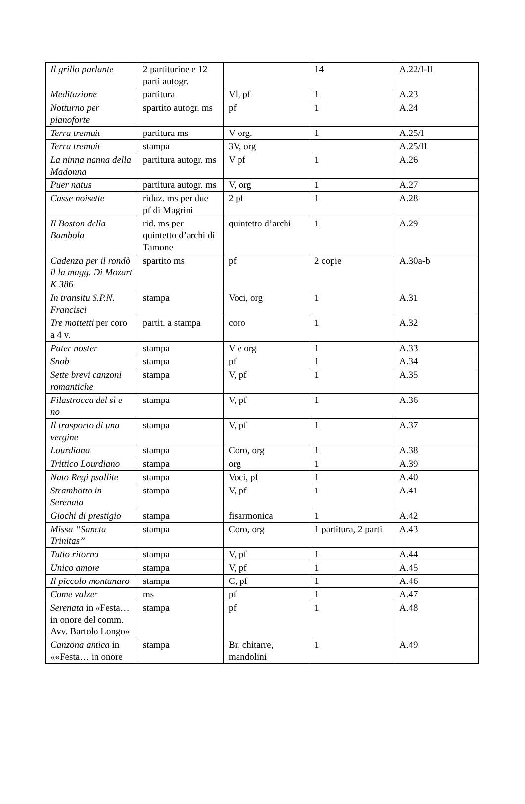| Il grillo parlante | 2 partiturine e 12 parti autogr. | | 14 | A.22/I-II |
| Meditazione | partitura | Vl, pf | 1 | A.23 |
| Notturno per pianoforte | spartito autogr. ms | pf | 1 | A.24 |
| Terra tremuit | partitura ms | V org. | 1 | A.25/I |
| Terra tremuit | stampa | 3V, org | | A.25/II |
| La ninna nanna della Madonna | partitura autogr. ms | V pf | 1 | A.26 |
| Puer natus | partitura autogr. ms | V, org | 1 | A.27 |
| Casse noisette | riduz. ms per due pf di Magrini | 2 pf | 1 | A.28 |
| Il Boston della Bambola | rid. ms per quintetto d’archi di Tamone | quintetto d’archi | 1 | A.29 |
| Cadenza per il rondò il la magg. Di Mozart K 386 | spartito ms | pf | 2 copie | A.30a-b |
| In transitu S.P.N. Francisci | stampa | Voci, org | 1 | A.31 |
| Tre mottetti per coro a 4 v. | partit. a stampa | coro | 1 | A.32 |
| Pater noster | stampa | V e org | 1 | A.33 |
| Snob | stampa | pf | 1 | A.34 |
| Sette brevi canzoni romantiche | stampa | V, pf | 1 | A.35 |
| Filastrocca del sì e no | stampa | V, pf | 1 | A.36 |
| Il trasporto di una vergine | stampa | V, pf | 1 | A.37 |
| Lourdiana | stampa | Coro, org | 1 | A.38 |
| Trittico Lourdiano | stampa | org | 1 | A.39 |
| Nato Regi psallite | stampa | Voci, pf | 1 | A.40 |
| Strambotto in Serenata | stampa | V, pf | 1 | A.41 |
| Giochi di prestigio | stampa | fisarmonica | 1 | A.42 |
| Missa “Sancta Trinitas” | stampa | Coro, org | 1 partitura, 2 parti | A.43 |
| Tutto ritorna | stampa | V, pf | 1 | A.44 |
| Unico amore | stampa | V, pf | 1 | A.45 |
| Il piccolo montanaro | stampa | C, pf | 1 | A.46 |
| Come valzer | ms | pf | 1 | A.47 |
| Serenata in «Festa… in onore del comm. Avv. Bartolo Longo» | stampa | pf | 1 | A.48 |
| Canzona antica in ««Festa… in onore | stampa | Br, chitarre, mandolini | 1 | A.49 |